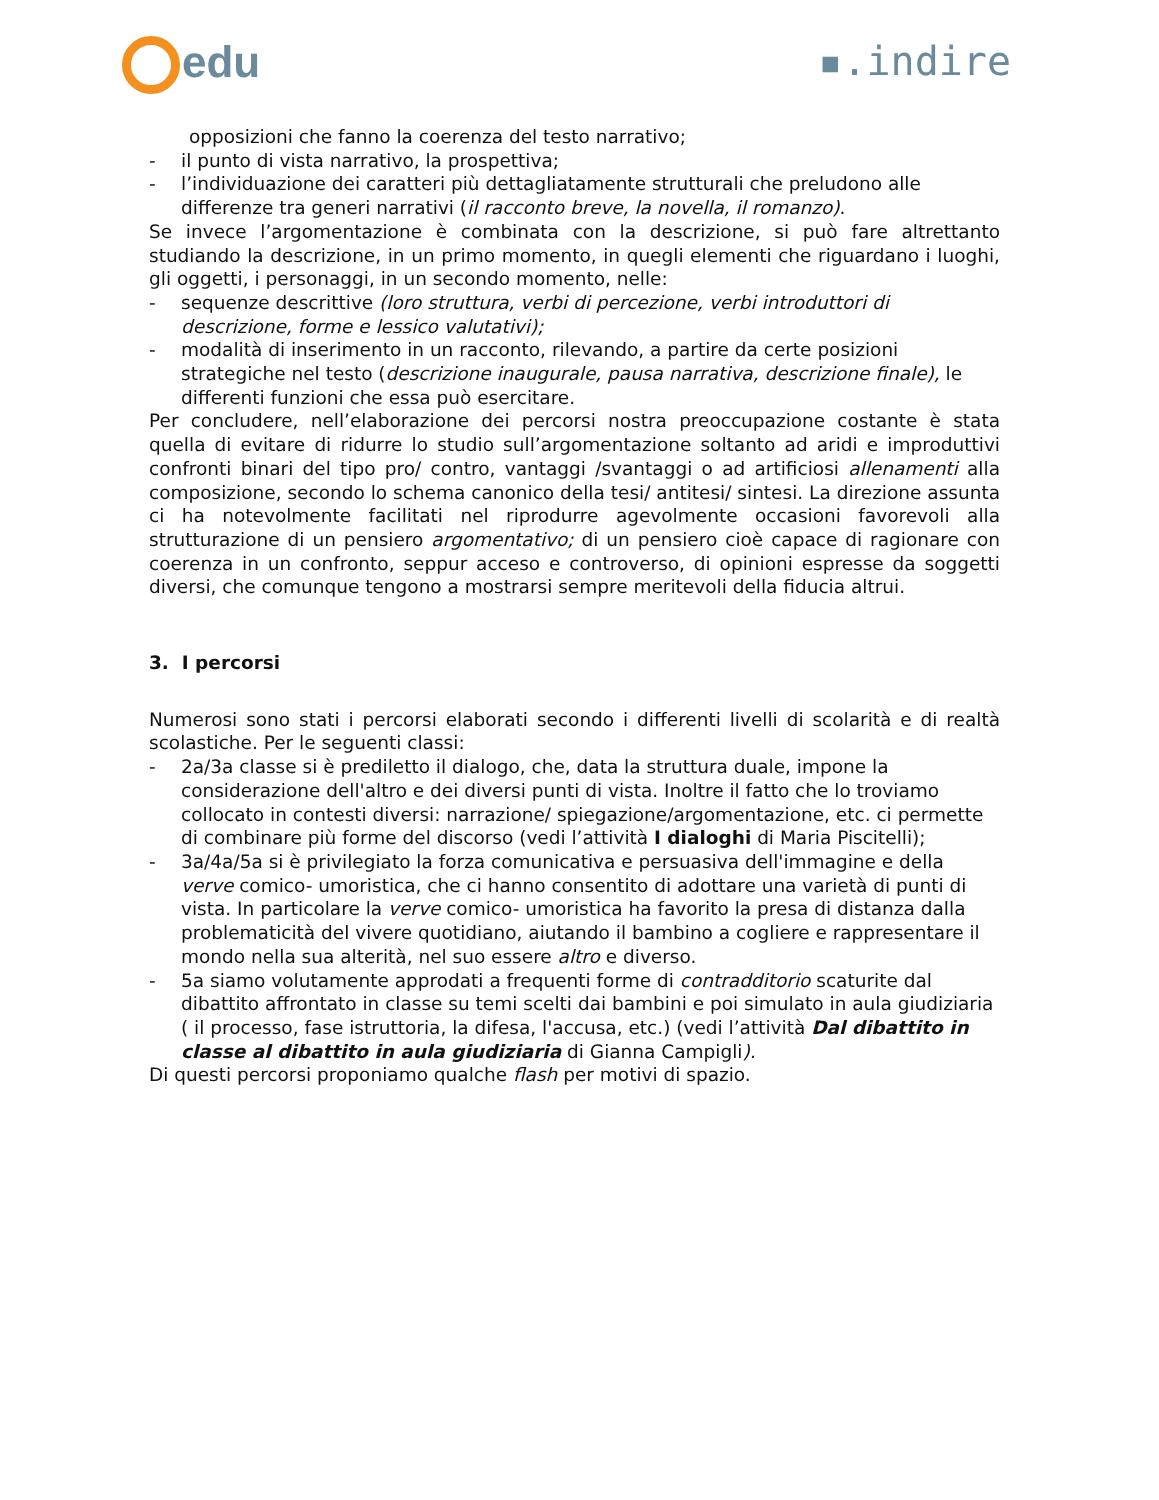edu ▪.indire
opposizioni che fanno la coerenza del testo narrativo;
- il punto di vista narrativo, la prospettiva;
- l’individuazione dei caratteri più dettagliatamente strutturali che preludono alle differenze tra generi narrativi (il racconto breve, la novella, il romanzo).
Se invece l’argomentazione è combinata con la descrizione, si può fare altrettanto studiando la descrizione, in un primo momento, in quegli elementi che riguardano i luoghi, gli oggetti, i personaggi, in un secondo momento, nelle:
- sequenze descrittive (loro struttura, verbi di percezione, verbi introduttori di descrizione, forme e lessico valutativi);
- modalità di inserimento in un racconto, rilevando, a partire da certe posizioni strategiche nel testo (descrizione inaugurale, pausa narrativa, descrizione finale), le differenti funzioni che essa può esercitare.
Per concludere, nell’elaborazione dei percorsi nostra preoccupazione costante è stata quella di evitare di ridurre lo studio sull’argomentazione soltanto ad aridi e improduttivi confronti binari del tipo pro/ contro, vantaggi /svantaggi o ad artificiosi allenamenti alla composizione, secondo lo schema canonico della tesi/ antitesi/ sintesi. La direzione assunta ci ha notevolmente facilitati nel riprodurre agevolmente occasioni favorevoli alla strutturazione di un pensiero argomentativo; di un pensiero cioè capace di ragionare con coerenza in un confronto, seppur acceso e controverso, di opinioni espresse da soggetti diversi, che comunque tengono a mostrarsi sempre meritevoli della fiducia altrui.
3. I percorsi
Numerosi sono stati i percorsi elaborati secondo i differenti livelli di scolarità e di realtà scolastiche. Per le seguenti classi:
- 2a/3a classe si è prediletto il dialogo, che, data la struttura duale, impone la considerazione dell'altro e dei diversi punti di vista. Inoltre il fatto che lo troviamo collocato in contesti diversi: narrazione/ spiegazione/argomentazione, etc. ci permette di combinare più forme del discorso (vedi l’attività I dialoghi di Maria Piscitelli);
- 3a/4a/5a si è privilegiato la forza comunicativa e persuasiva dell'immagine e della verve comico- umoristica, che ci hanno consentito di adottare una varietà di punti di vista. In particolare la verve comico- umoristica ha favorito la presa di distanza dalla problematicità del vivere quotidiano, aiutando il bambino a cogliere e rappresentare il mondo nella sua alterità, nel suo essere altro e diverso.
- 5a siamo volutamente approdati a frequenti forme di contradditorio scaturite dal dibattito affrontato in classe su temi scelti dai bambini e poi simulato in aula giudiziaria ( il processo, fase istruttoria, la difesa, l'accusa, etc.) (vedi l’attività Dal dibattito in classe al dibattito in aula giudiziaria di Gianna Campigli).
Di questi percorsi proponiamo qualche flash per motivi di spazio.